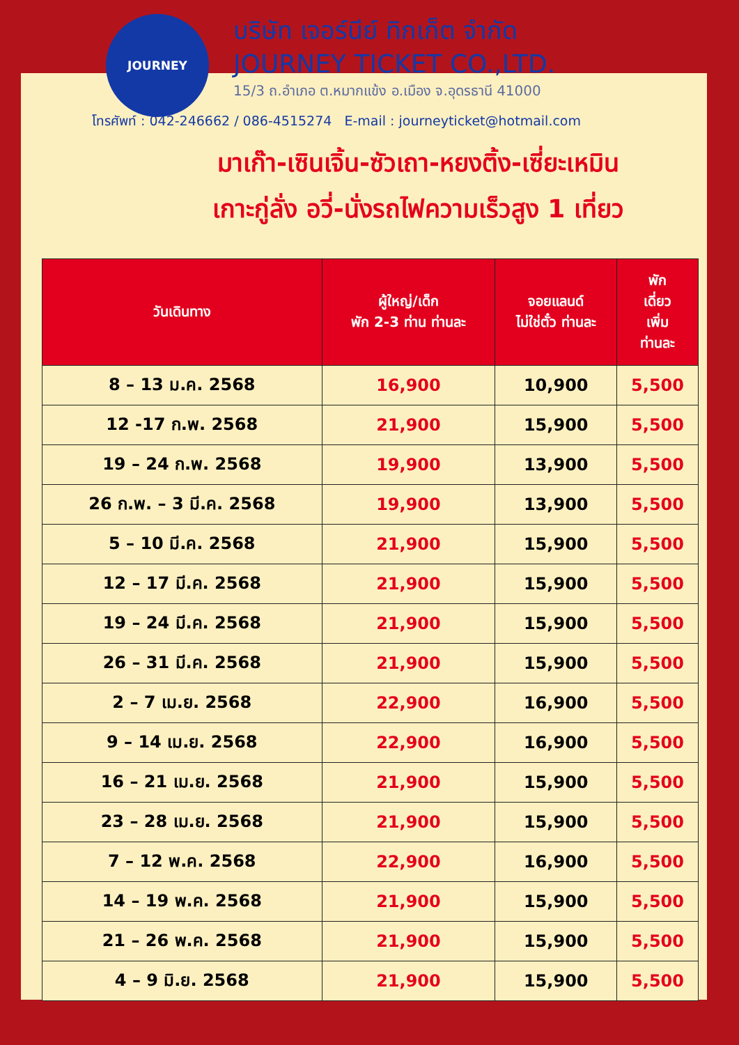JOURNEY
บริษัท เจอร์นีย์ ทิกเก็ต จำกัด
JOURNEY TICKET CO.,LTD.
15/3 ถ.อำเภอ ต.หมากแข้ง อ.เมือง จ.อุดรธานี 41000
โทรศัพท์ : 042-246662 / 086-4515274 E-mail : journeyticket@hotmail.com
มาเก๊า-เซินเจิ้น-ซัวเถา-หยงติ้ง-เซี่ยะเหมิน
เกาะกู่ลั่ง อวี่-นั่งรถไฟความเร็วสูง 1 เที่ยว
| วันเดินทาง | ผู้ใหญ่/เด็ก พัก 2-3 ท่าน ท่านละ | จอยแลนด์ ไม่ใช่ตั๋ว ท่านละ | พัก เดี่ยว เพิ่ม ท่านละ |
| --- | --- | --- | --- |
| 8 – 13 ม.ค. 2568 | 16,900 | 10,900 | 5,500 |
| 12 -17 ก.พ. 2568 | 21,900 | 15,900 | 5,500 |
| 19 – 24 ก.พ. 2568 | 19,900 | 13,900 | 5,500 |
| 26 ก.พ. – 3 มี.ค. 2568 | 19,900 | 13,900 | 5,500 |
| 5 – 10 มี.ค. 2568 | 21,900 | 15,900 | 5,500 |
| 12 – 17 มี.ค. 2568 | 21,900 | 15,900 | 5,500 |
| 19 – 24 มี.ค. 2568 | 21,900 | 15,900 | 5,500 |
| 26 – 31 มี.ค. 2568 | 21,900 | 15,900 | 5,500 |
| 2 – 7 เม.ย. 2568 | 22,900 | 16,900 | 5,500 |
| 9 – 14 เม.ย. 2568 | 22,900 | 16,900 | 5,500 |
| 16 – 21 เม.ย. 2568 | 21,900 | 15,900 | 5,500 |
| 23 – 28 เม.ย. 2568 | 21,900 | 15,900 | 5,500 |
| 7 – 12 พ.ค. 2568 | 22,900 | 16,900 | 5,500 |
| 14 – 19 พ.ค. 2568 | 21,900 | 15,900 | 5,500 |
| 21 – 26 พ.ค. 2568 | 21,900 | 15,900 | 5,500 |
| 4 – 9 มิ.ย. 2568 | 21,900 | 15,900 | 5,500 |